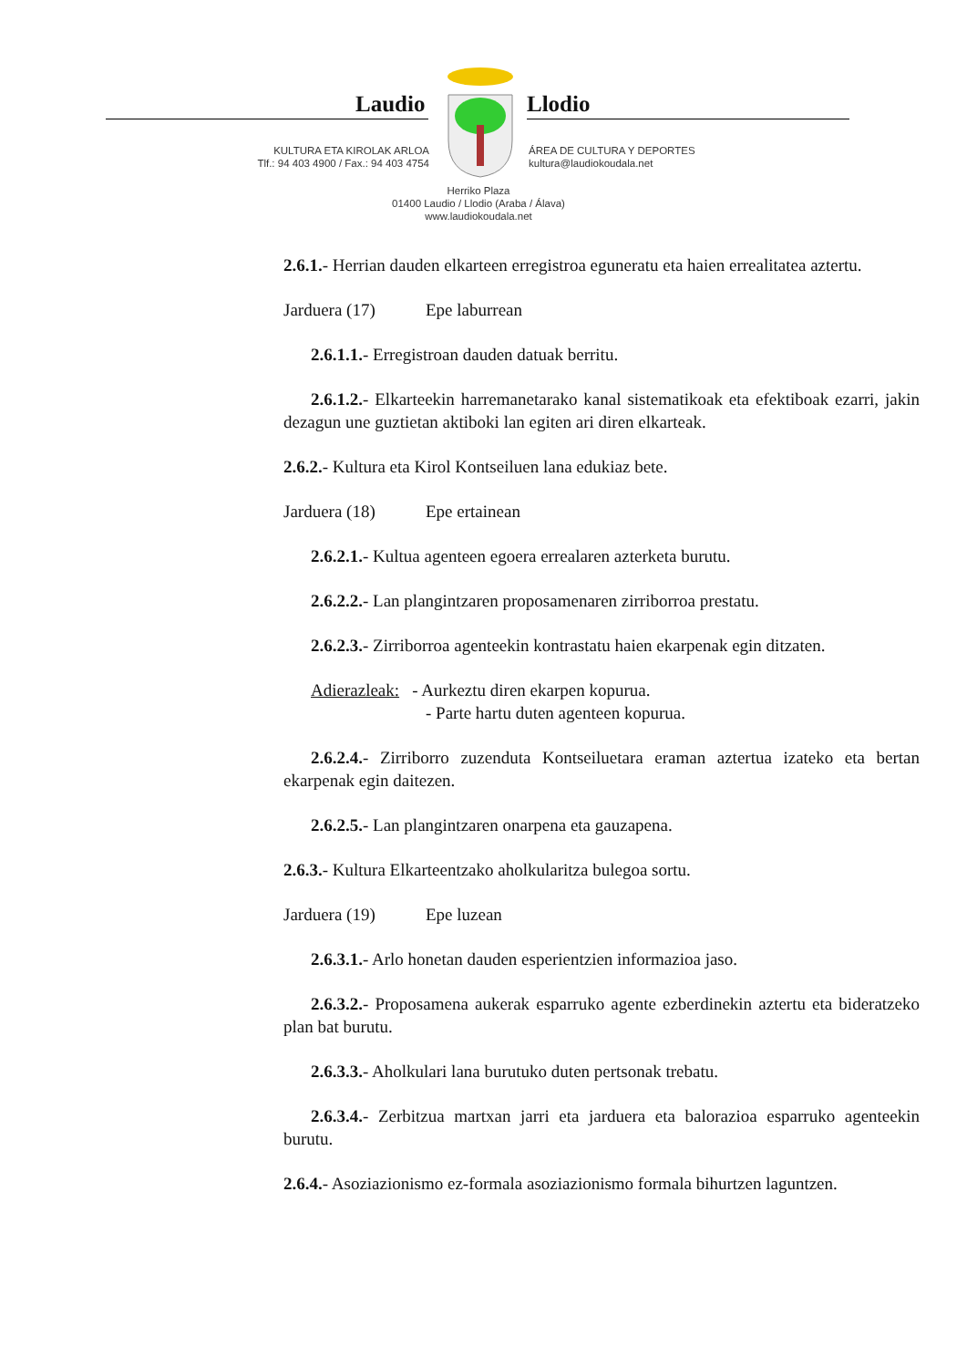Laudio Llodio
KULTURA ETA KIROLAK ARLOA
Tlf.: 94 403 4900 / Fax.: 94 403 4754
ÁREA DE CULTURA Y DEPORTES
kultura@laudiokoudala.net
Herriko Plaza
01400 Laudio / Llodio (Araba / Álava)
www.laudiokoudala.net
2.6.1.- Herrian dauden elkarteen erregistroa eguneratu eta haien errealitatea aztertu.
Jarduera (17) Epe laburrean
2.6.1.1.- Erregistroan dauden datuak berritu.
2.6.1.2.- Elkarteekin harremanetarako kanal sistematikoak eta efektiboak ezarri, jakin dezagun une guztietan aktiboki lan egiten ari diren elkarteak.
2.6.2.- Kultura eta Kirol Kontseiluen lana edukiaz bete.
Jarduera (18) Epe ertainean
2.6.2.1.- Kultua agenteen egoera errealaren azterketa burutu.
2.6.2.2.- Lan plangintzaren proposamenaren zirriborroa prestatu.
2.6.2.3.- Zirriborroa agenteekin kontrastatu haien ekarpenak egin ditzaten.
Adierazleak: - Aurkeztu diren ekarpen kopurua.
- Parte hartu duten agenteen kopurua.
2.6.2.4.- Zirriborro zuzenduta Kontseiluetara eraman aztertua izateko eta bertan ekarpenak egin daitezen.
2.6.2.5.- Lan plangintzaren onarpena eta gauzapena.
2.6.3.- Kultura Elkarteentzako aholkularitza bulegoa sortu.
Jarduera (19) Epe luzean
2.6.3.1.- Arlo honetan dauden esperientzien informazioa jaso.
2.6.3.2.- Proposamena aukerak esparruko agente ezberdinekin aztertu eta bideratzeko plan bat burutu.
2.6.3.3.- Aholkulari lana burutuko duten pertsonak trebatu.
2.6.3.4.- Zerbitzua martxan jarri eta jarduera eta balorazioa esparruko agenteekin burutu.
2.6.4.- Asoziazionismo ez-formala asoziazionismo formala bihurtzen laguntzen.